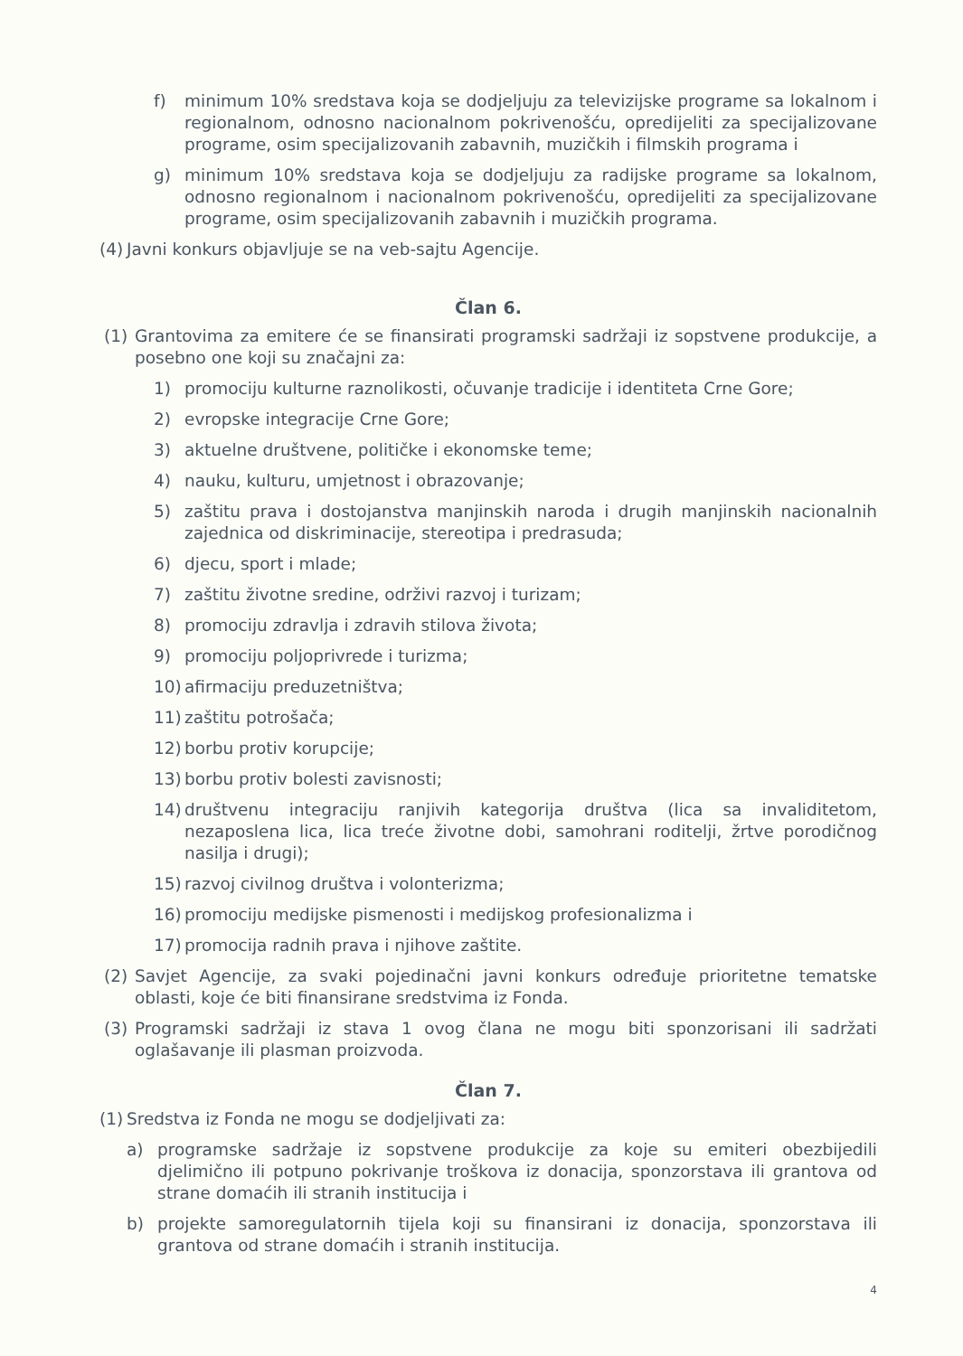f) minimum 10% sredstava koja se dodjeljuju za televizijske programe sa lokalnom i regionalnom, odnosno nacionalnom pokrivenošću, opredijeliti za specijalizovane programe, osim specijalizovanih zabavnih, muzičkih i filmskih programa i
g) minimum 10% sredstava koja se dodjeljuju za radijske programe sa lokalnom, odnosno regionalnom i nacionalnom pokrivenošću, opredijeliti za specijalizovane programe, osim specijalizovanih zabavnih i muzičkih programa.
(4) Javni konkurs objavljuje se na veb-sajtu Agencije.
Član 6.
(1) Grantovima za emitere će se finansirati programski sadržaji iz sopstvene produkcije, a posebno one koji su značajni za:
1) promociju kulturne raznolikosti, očuvanje tradicije i identiteta Crne Gore;
2) evropske integracije Crne Gore;
3) aktuelne društvene, političke i ekonomske teme;
4) nauku, kulturu, umjetnost i obrazovanje;
5) zaštitu prava i dostojanstva manjinskih naroda i drugih manjinskih nacionalnih zajednica od diskriminacije, stereotipa i predrasuda;
6) djecu, sport i mlade;
7) zaštitu životne sredine, održivi razvoj i turizam;
8) promociju zdravlja i zdravih stilova života;
9) promociju poljoprivrede i turizma;
10) afirmaciju preduzetništva;
11) zaštitu potrošača;
12) borbu protiv korupcije;
13) borbu protiv bolesti zavisnosti;
14) društvenu integraciju ranjivih kategorija društva (lica sa invaliditetom, nezaposlena lica, lica treće životne dobi, samohrani roditelji, žrtve porodičnog nasilja i drugi);
15) razvoj civilnog društva i volonterizma;
16) promociju medijske pismenosti i medijskog profesionalizma i
17) promocija radnih prava i njihove zaštite.
(2) Savjet Agencije, za svaki pojedinačni javni konkurs određuje prioritetne tematske oblasti, koje će biti finansirane sredstvima iz Fonda.
(3) Programski sadržaji iz stava 1 ovog člana ne mogu biti sponzorisani ili sadržati oglašavanje ili plasman proizvoda.
Član 7.
(1) Sredstva iz Fonda ne mogu se dodjeljivati za:
a) programske sadržaje iz sopstvene produkcije za koje su emiteri obezbijedili djelimično ili potpuno pokrivanje troškova iz donacija, sponzorstava ili grantova od strane domaćih ili stranih institucija i
b) projekte samoregulatornih tijela koji su finansirani iz donacija, sponzorstava ili grantova od strane domaćih i stranih institucija.
4